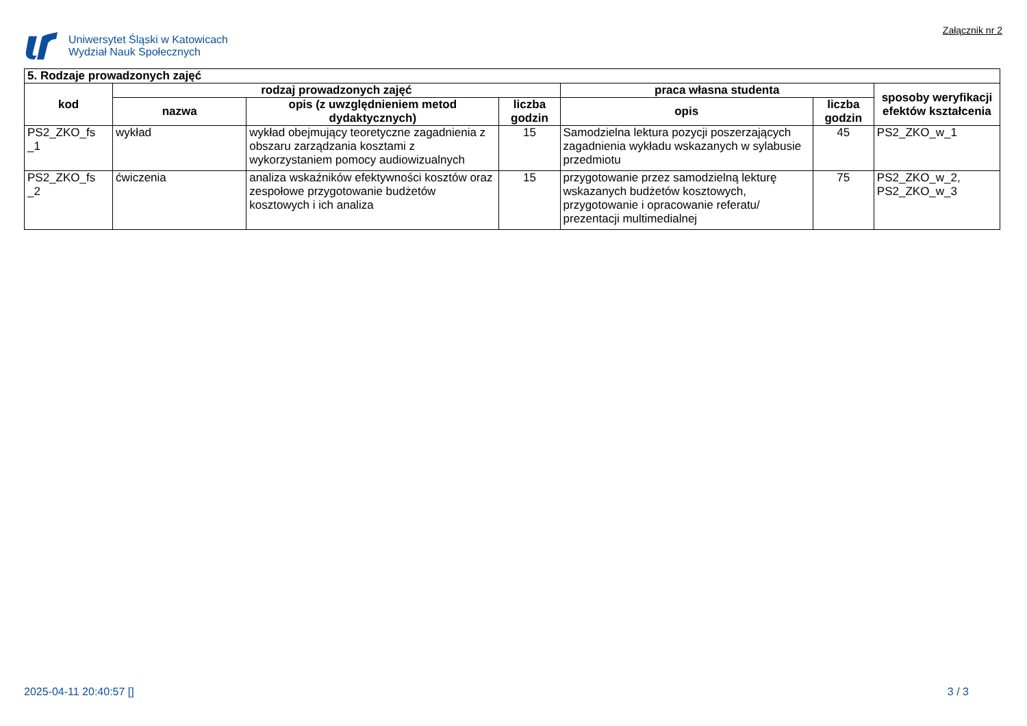Uniwersytet Śląski w Katowicach
Wydział Nauk Społecznych
Załącznik nr 2
| 5. Rodzaje prowadzonych zajęć | | | | | | |
| --- | --- | --- | --- | --- | --- | --- |
| kod | rodzaj prowadzonych zajęć | | | praca własna studenta | | sposoby weryfikacji efektów kształcenia |
| | nazwa | opis (z uwzględnieniem metod dydaktycznych) | liczba godzin | opis | liczba godzin | |
| PS2_ZKO_fs _1 | wykład | wykład obejmujący teoretyczne zagadnienia z obszaru zarządzania kosztami z wykorzystaniem pomocy audiowizualnych | 15 | Samodzielna lektura pozycji poszerzających zagadnienia wykładu wskazanych w sylabusie przedmiotu | 45 | PS2_ZKO_w_1 |
| PS2_ZKO_fs _2 | ćwiczenia | analiza wskaźników efektywności kosztów oraz zespołowe przygotowanie budżetów kosztowych i ich analiza | 15 | przygotowanie przez samodzielną lekturę wskazanych budżetów kosztowych, przygotowanie i opracowanie referatu/ prezentacji multimedialnej | 75 | PS2_ZKO_w_2, PS2_ZKO_w_3 |
2025-04-11 20:40:57 [] 3 / 3